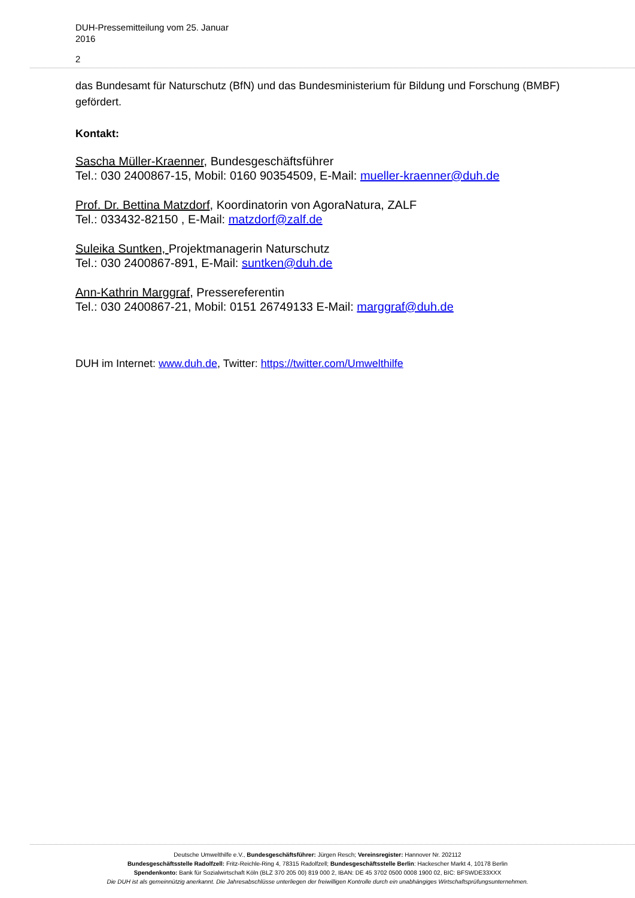DUH-Pressemitteilung vom 25. Januar
2016
2
das Bundesamt für Naturschutz (BfN) und das Bundesministerium für Bildung und Forschung (BMBF) gefördert.
Kontakt:
Sascha Müller-Kraenner, Bundesgeschäftsführer
Tel.: 030 2400867-15, Mobil: 0160 90354509, E-Mail: mueller-kraenner@duh.de
Prof. Dr. Bettina Matzdorf, Koordinatorin von AgoraNatura, ZALF
Tel.: 033432-82150 , E-Mail: matzdorf@zalf.de
Suleika Suntken, Projektmanagerin Naturschutz
Tel.: 030 2400867-891, E-Mail: suntken@duh.de
Ann-Kathrin Marggraf, Pressereferentin
Tel.: 030 2400867-21, Mobil: 0151 26749133 E-Mail: marggraf@duh.de
DUH im Internet: www.duh.de, Twitter: https://twitter.com/Umwelthilfe
Deutsche Umwelthilfe e.V., Bundesgeschäftsführer: Jürgen Resch; Vereinsregister: Hannover Nr. 202112
Bundesgeschäftsstelle Radolfzell: Fritz-Reichle-Ring 4, 78315 Radolfzell; Bundesgeschäftsstelle Berlin: Hackescher Markt 4, 10178 Berlin
Spendenkonto: Bank für Sozialwirtschaft Köln (BLZ 370 205 00) 819 000 2, IBAN: DE 45 3702 0500 0008 1900 02, BIC: BFSWDE33XXX
Die DUH ist als gemeinnützig anerkannt. Die Jahresabschlüsse unterliegen der freiwilligen Kontrolle durch ein unabhängiges Wirtschaftsprüfungsunternehmen.